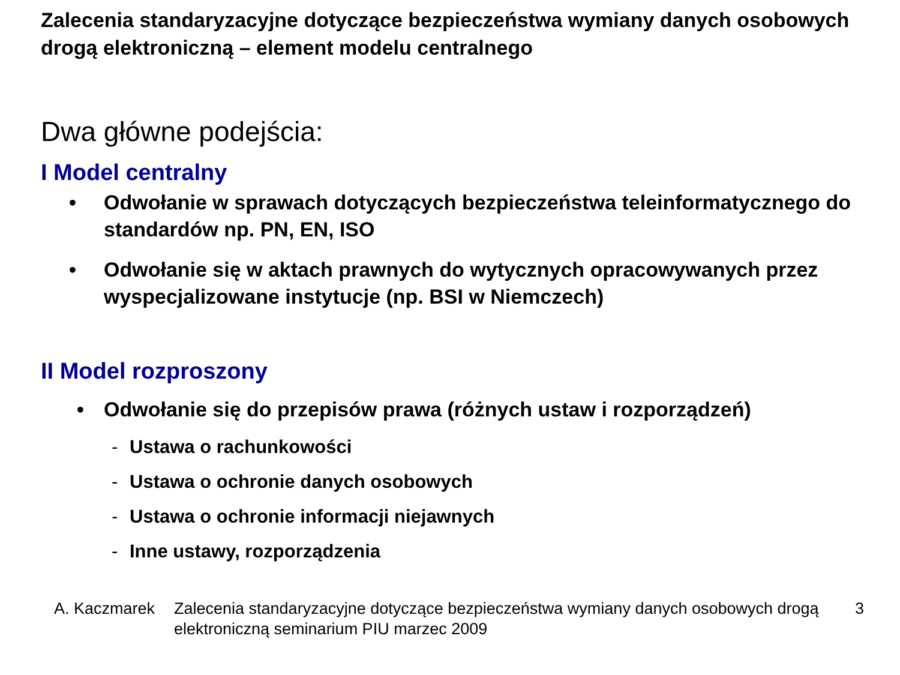Zalecenia standaryzacyjne dotyczące bezpieczeństwa wymiany danych osobowych drogą elektroniczną – element modelu centralnego
Dwa główne podejścia:
I Model centralny
• Odwołanie w sprawach dotyczących bezpieczeństwa teleinformatycznego do standardów np. PN, EN, ISO
• Odwołanie się w aktach prawnych do wytycznych opracowywanych przez wyspecjalizowane instytucje (np. BSI w Niemczech)
II Model rozproszony
• Odwołanie się do przepisów prawa (różnych ustaw i rozporządzeń)
- Ustawa o rachunkowości
- Ustawa o ochronie danych osobowych
- Ustawa o ochronie informacji niejawnych
- Inne ustawy, rozporządzenia
A. Kaczmarek Zalecenia standaryzacyjne dotyczące bezpieczeństwa wymiany danych osobowych drogą elektroniczną seminarium PIU marzec 2009 3